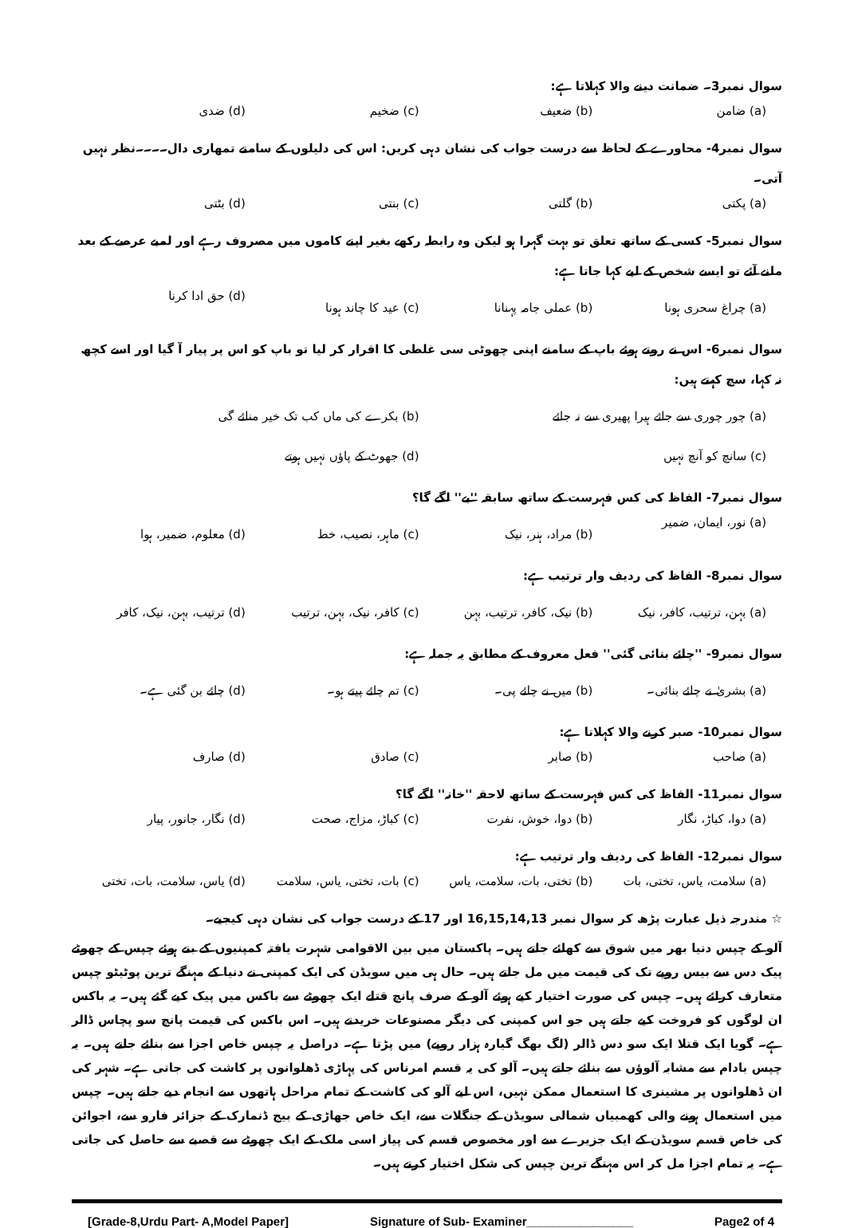سوال نمبر3۔ ضمانت دینے والا کہلاتا ہے:
(a) ضامن (b) ضعیف (c) ضخیم (d) ضدی
سوال نمبر4- محاورے کے لحاظ سے درست جواب کی نشان دہی کریں: اس کی دلیلوں کے سامنے تمھاری دال۔۔۔۔نظر نہیں آتی۔
(a) پکتی (b) گلتی (c) بنتی (d) بٹتی
سوال نمبر5- کسی کے ساتھ تعلق تو بہت گہرا ہو لیکن وہ رابطہ رکھے بغیر اپنے کاموں میں مصروف رہے اور لمبے عرصے کے بعد ملنے آئے تو ایسے شخص کے لیے کہا جاتا ہے:
(a) چراغ سحری ہونا (b) عملی جامہ پہنانا (c) عید کا چاند ہونا (d) حق ادا کرنا
سوال نمبر6- اس نے روتے ہوئے باپ کے سامنے اپنی چھوٹی سی غلطی کا اقرار کر لیا تو باپ کو اس پر پیار آ گیا اور اسے کچھ نہ کہا، سچ کہتے ہیں:
(a) چور چوری سے جائے ہیرا پھیری سے نہ جائے
(b) بکرے کی ماں کب تک خیر منائے گی
(c) سانچ کو آنچ نہیں (d) جھوٹ کے پاؤں نہیں ہوتے
سوال نمبر7- الفاظ کی کس فہرست کے ساتھ سابقہ ''بے'' لگے گا؟
(a) نور، ایمان، ضمیر (b) مراد، ہنر، نیک (c) ماہر، نصیب، خط (d) معلوم، ضمیر، ہوا
سوال نمبر8- الفاظ کی ردیف وار ترتیب ہے:
(a) بہن، ترتیب، کافر، نیک (b) نیک، کافر، ترتیب، بہن (c) کافر، نیک، بہن، ترتیب (d) ترتیب، بہن، نیک، کافر
سوال نمبر9- ''چائے بنائی گئی'' فعل معروف کے مطابق یہ جملہ ہے:
(a) بشریٰ نے چائے بنائی۔ (b) میں نے چائے پی۔ (c) تم چائے پیتے ہو۔ (d) چائے بن گئی ہے۔
سوال نمبر10- صبر کرنے والا کہلاتا ہے:
(a) صاحب (b) صابر (c) صادق (d) صارف
سوال نمبر11- الفاظ کی کس فہرست کے ساتھ لاحقہ ''خانہ'' لگے گا؟
(a) دوا، کباڑ، نگار (b) دوا، خوش، نفرت (c) کباڑ، مزاج، صحت (d) نگار، جانور، پیار
سوال نمبر12- الفاظ کی ردیف وار ترتیب ہے:
(a) سلامت، یاس، تختی، بات (b) تختی، بات، سلامت، یاس (c) بات، تختی، یاس، سلامت (d) یاس، سلامت، بات، تختی
☆ مندرجہ ذیل عبارت پڑھ کر سوال نمبر 16,15,14,13 اور 17 کے درست جواب کی نشان دہی کیجیے۔
آلو کے چپس دنیا بھر میں شوق سے کھائے جاتے ہیں۔ پاکستان میں بین الاقوامی شہرت یافتہ کمپنیوں کے بنے ہوئے چپس کے چھوٹے پیک دس سے بیس روپے تک کی قیمت میں مل جاتے ہیں۔ حال ہی میں سویڈن کی ایک کمپنی نے دنیا کے مہنگے ترین پوٹیٹو چپس متعارف کرائے ہیں۔ چپس کی صورت اختیار کیے ہوئے آلو کے صرف پانچ قتلے ایک چھوٹے سے باکس میں پیک کیے گئے ہیں۔ یہ باکس ان لوگوں کو فروخت کیے جاتے ہیں جو اس کمپنی کی دیگر مصنوعات خریدتے ہیں۔ اس باکس کی قیمت پانچ سو پچاس ڈالر ہے۔ گویا ایک قتلا ایک سو دس ڈالر (لگ بھگ گیارہ ہزار روپے) میں پڑتا ہے۔ دراصل یہ چپس خاص اجزا سے بنائے جاتے ہیں۔ یہ چپس بادام سے مشابہ آلوؤں سے بنائے جاتے ہیں۔ آلو کی یہ قسم امرناس کی پہاڑی ڈھلوانوں پر کاشت کی جاتی ہے۔ شہر کی ان ڈھلوانوں پر مشینری کا استعمال ممکن نہیں، اس لیے آلو کی کاشت کے تمام مراحل ہاتھوں سے انجام دیے جاتے ہیں۔ چپس میں استعمال ہونے والی کھمبیاں شمالی سویڈن کے جنگلات سے، ایک خاص جھاڑی کے بیج ڈنمارک کے جزائر فارو سے، اجوائن کی خاص قسم سویڈن کے ایک جزیرے سے اور مخصوص قسم کی پیاز اسی ملک کے ایک چھوٹے سے قصبے سے حاصل کی جاتی ہے۔ یہ تمام اجزا مل کر اس مہنگے ترین چپس کی شکل اختیار کرتے ہیں۔
[Grade-8,Urdu Part- A,Model Paper] Signature of Sub- Examiner________________ Page2 of 4